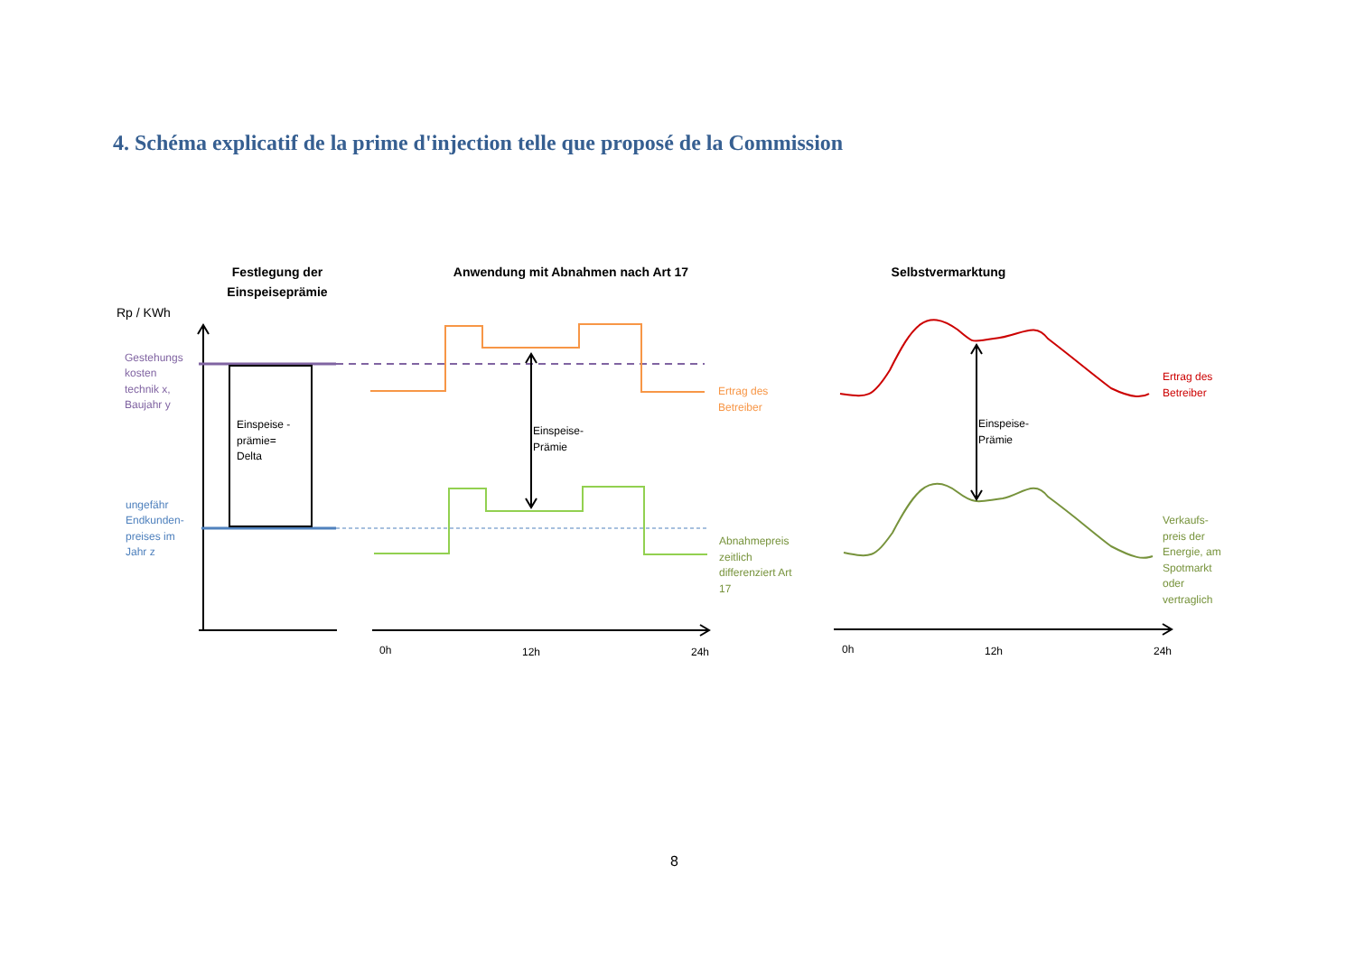4. Schéma explicatif de la prime d'injection telle que proposé de la Commission
Festlegung der
Einspeiseprämie
Anwendung mit Abnahmen nach Art 17
Selbstvermarktung
Rp / KWh
Gestehungs
kosten
technik x,
Baujahr y
ungefähr
Endkunden-
preises im
Jahr z
Einspeise -
prämie=
Delta
Einspeise-
Prämie
Ertrag des
Betreiber
Abnahmepreis
zeitlich
differenziert Art
17
0h
12h
24h
Einspeise-
Prämie
Ertrag des
Betreiber
Verkaufs-
preis der
Energie, am
Spotmarkt
oder
vertraglich
0h
12h
24h
8